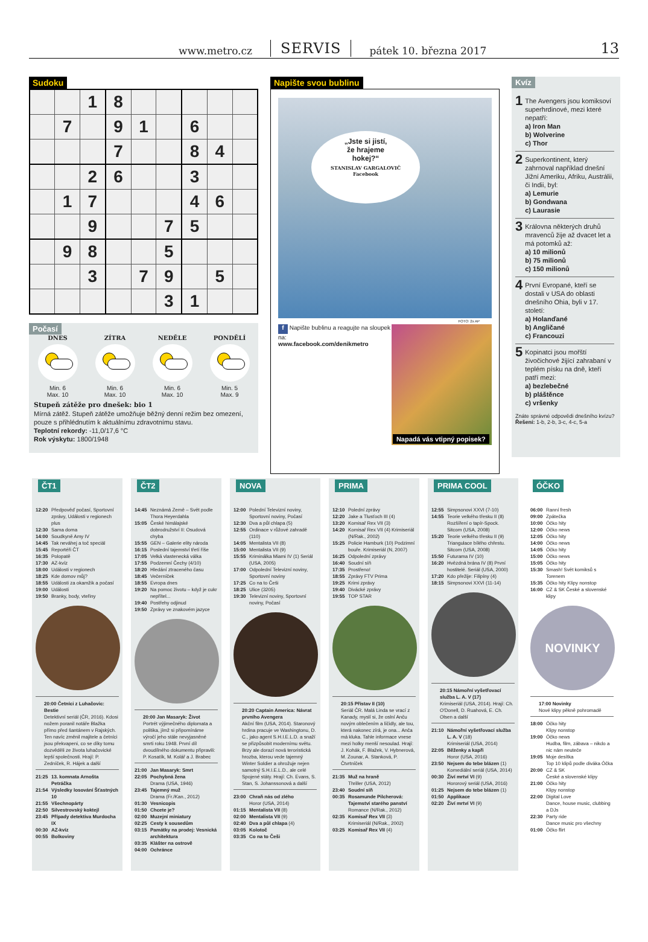www.metro.cz SERVIS pátek 10. března 2017 13
Sudoku
| | | 1 | 8 | | | | | |
| | 7 | | 9 | 1 | | 6 | | |
| | | | 7 | | | 8 | 4 | |
| | | 2 | 6 | | | 3 | | |
| | 1 | 7 | | | | 4 | 6 | |
| | | 9 | | | 7 | 5 | | |
| | 9 | 8 | | | 5 | | | |
| | | 3 | | 7 | 9 | | 5 | |
| | | | | | 3 | 1 | | |
Počasí
DNES
Min. 6
Max. 10
ZÍTRA
Min. 6
Max. 10
NEDĚLE
Min. 6
Max. 10
PONDĚLÍ
Min. 5
Max. 9
Stupeň zátěže pro dnešek: bio 1
Mírná zátěž. Stupeň zátěže umožňuje běžný denní režim bez omezení, pouze s přihlédnutím k aktuálnímu zdravotnímu stavu.
Teplotní rekordy: -11,0/17,6 °C
Rok výskytu: 1800/1948
Napište svou bublinu
„Jste si jistí,
že hrajeme
hokej?“STANISLAV GARGALOVIČ
Facebook
FOTO: 2x AP
f Napište bublinu a reagujte na sloupek na:
www.facebook.com/denikmetro
Napadá vás vtipný popisek?
Kvíz
1 The Avengers jsou komiksoví superhrdinové, mezi které nepatří:
a) Iron Man
b) Wolverine
c) Thor
2 Superkontinent, který zahrnoval například dnešní Jižní Ameriku, Afriku, Austrálii, či Indii, byl:
a) Lemurie
b) Gondwana
c) Laurasie
3 Královna některých druhů mravenců žije až dvacet let a má potomků až:
a) 10 milionů
b) 75 milionů
c) 150 milionů
4 První Evropané, kteří se dostali v USA do oblasti dnešního Ohia, byli v 17. století:
a) Holanďané
b) Angličané
c) Francouzi
5 Kopinatci jsou mořští živočichové žijící zahrabaní v teplém písku na dně, kteří patří mezi:
a) bezlebečné
b) pláštěnce
c) vršenky
Znáte správné odpovědi dnešního kvízu? Řešení: 1-b, 2-b, 3-c, 4-c, 5-a
ČT1
| 12:20 | Předpověď počasí, Sportovní zprávy, Události v regionech plus |
| 12:30 | Sama doma |
| 14:00 | Soudkyně Amy IV |
| 14:45 | Tak neváhej a toč speciál |
| 15:45 | Reportéři ČT |
| 16:35 | Polopatě |
| 17:30 | AZ-kvíz |
| 18:00 | Události v regionech |
| 18:25 | Kde domov můj? |
| 18:55 | Události za okamžik a počasí |
| 19:00 | Události |
| 19:50 | Branky, body, vteřiny |
20:00 Četníci z Luhačovic: Bestie
Detektivní seriál (ČR, 2016). Kdosi nožem poranil notáře Blažka přímo před šantánem v Rajských. Ten navíc změnil majitele a četníci jsou překvapeni, co se díky tomu dozvěděli ze života luhačovické lepší společnosti. Hrají: P. Zedníček, R. Hájek a další
| 21:25 | 13. komnata Arnošta Petráčka |
| 21:54 | Výsledky losování Šťastných 10 |
| 21:55 | Všechnopárty |
| 22:50 | Silvestrovský koktejl |
| 23:45 | Případy detektiva Murdocha IX |
| 00:30 | AZ-kvíz |
| 00:55 | Bolkoviny |
ČT2
| 14:45 | Neznámá Země – Svět podle Thora Heyerdahla |
| 15:05 | České himálajské dobrodružství II: Osudová chyba |
| 15:55 | GEN – Galerie elity národa |
| 16:15 | Poslední tajemství třetí říše |
| 17:05 | Velká vlastenecká válka |
| 17:55 | Podzemní Čechy (4/10) |
| 18:20 | Hledání ztraceného času |
| 18:45 | Večerníček |
| 18:55 | Evropa dnes |
| 19:20 | Na pomoc životu – když je cukr nepřítel... |
| 19:40 | Postřehy odjinud |
| 19:50 | Zprávy ve znakovém jazyce |
20:00 Jan Masaryk: Život
Portrét výjimečného diplomata a politika, jímž si připomínáme výročí jeho stále nevyjasněné smrti roku 1948. První díl dvoudílného dokumentu připravili: P. Kosatík, M. Kolář a J. Brabec
| 21:00 | Jan Masaryk: Smrt |
| 22:05 | Pochybná žena Drama (USA, 1946) |
| 23:45 | Tajemný muž Drama (Fr./Kan., 2012) |
| 01:30 | Vesnicopis |
| 01:50 | Chcete je? |
| 02:00 | Muzejní miniatury |
| 02:25 | Cesty k sousedům |
| 03:15 | Památky na prodej: Vesnická architektura |
| 03:35 | Klášter na ostrově |
| 04:00 | Ochránce |
NOVA
| 12:00 | Polední Televizní noviny, Sportovní noviny, Počasí |
| 12:30 | Dva a půl chlapa (5) |
| 12:55 | Ordinace v růžové zahradě (110) |
| 14:05 | Mentalista VII (8) |
| 15:00 | Mentalista VII (9) |
| 15:55 | Kriminálka Miami IV (1) Seriál (USA, 2005) |
| 17:00 | Odpolední Televizní noviny, Sportovní noviny |
| 17:25 | Co na to Češi |
| 18:25 | Ulice (3205) |
| 19:30 | Televizní noviny, Sportovní noviny, Počasí |
20:20 Captain America: Návrat prvního Avengera
Akční film (USA, 2014). Staronový hrdina pracuje ve Washingtonu, D. C., jako agent S.H.I.E.L.D. a snaží se přizpůsobit modernímu světu. Brzy ale dorazí nová teroristická hrozba, kterou vede tajemný Winter Soldier a ohrožuje nejen samotný S.H.I.E.L.D., ale celé Spojené státy. Hrají: Ch. Evans, S. Stan, S. Johanssonová a další
| 23:00 | Chraň nás od zlého Horor (USA, 2014) |
| 01:15 | Mentalista VII (8) |
| 02:00 | Mentalista VII (9) |
| 02:40 | Dva a půl chlapa (4) |
| 03:05 | Kolotoč |
| 03:35 | Co na to Češi |
PRIMA
| 12:10 | Polední zprávy |
| 12:20 | Jake a Tlusťoch III (4) |
| 13:20 | Komisař Rex VII (3) |
| 14:20 | Komisař Rex VII (4) Krimiseriál (N/Rak., 2002) |
| 15:25 | Policie Hamburk (10) Podzimní bouře. Krimiseriál (N, 2007) |
| 16:25 | Odpolední zprávy |
| 16:40 | Soudní síň |
| 17:35 | Prostřeno! |
| 18:55 | Zprávy FTV Prima |
| 19:25 | Krimi zprávy |
| 19:40 | Divácké zprávy |
| 19:55 | TOP STAR |
20:15 Přístav II (10)
Seriál ČR. Malá Linda se vrací z Kanady, myslí si, že oslní Anču novým oblečením a líčidly, ale tou, která nakonec zírá, je ona... Anča má kluka. Tahle informace vnese mezi holky menší nesoulad. Hrají: J. Kohák, F. Blažek, V. Hybnerová, M. Zounar, A. Stanková, P. Čtvrtníček
| 21:35 | Muž na hraně Thriller (USA, 2012) |
| 23:40 | Soudní síň |
| 00:35 | Rosamunde Pilcherová: Tajemství starého panství Romance (N/Rak., 2012) |
| 02:35 | Komisař Rex VII (3) Krimiseriál (N/Rak., 2002) |
| 03:25 | Komisař Rex VII (4) |
PRIMA COOL
| 12:55 | Simpsonovi XXVI (7-10) |
| 14:55 | Teorie velkého třesku II (8) Rozšíření o tapír-Spock. Sitcom (USA, 2008) |
| 15:20 | Teorie velkého třesku II (9) Triangulace bílého chřestu. Sitcom (USA, 2008) |
| 15:50 | Futurama IV (10) |
| 16:20 | Hvězdná brána IV (8) První hostitelé. Seriál (USA, 2000) |
| 17:20 | Kdo přežije: Filipíny (4) |
| 18:15 | Simpsonovi XXVI (11-14) |
20:15 Námořní vyšetřovací služba L. A. V (17)
Krimiseriál (USA, 2014). Hrají: Ch. O'Donell, D. Ruahová, E. Ch. Olsen a další
| 21:10 | Námořní vyšetřovací služba L. A. V (18) Krimiseriál (USA, 2014) |
| 22:05 | Běženky a kapři Horor (USA, 2016) |
| 23:50 | Nejsem do tebe blázen (1) Komediální seriál (USA, 2014) |
| 00:30 | Živí mrtví VI (9) Hororový seriál (USA, 2016) |
| 01:25 | Nejsem do tebe blázen (1) |
| 01:50 | Applikace |
| 02:20 | Živí mrtví VI (9) |
ÓČKO
| 06:00 | Ranní fresh |
| 09:00 | Zpátečka |
| 10:00 | Óčko hity |
| 12:00 | Óčko news |
| 12:05 | Óčko hity |
| 14:00 | Óčko news |
| 14:05 | Óčko hity |
| 15:00 | Óčko news |
| 15:05 | Óčko hity |
| 15:30 | Smash! Svět komiksů s Torenem |
| 15:35 | Óčko hity Klipy nonstop |
| 16:00 | CZ & SK České a slovenské klipy |
NOVINKY
17:00 Novinky
Nové klipy pěkně pohromadě
| 18:00 | Óčko hity Klipy nonstop |
| 19:00 | Óčko news Hudba, film, zábava – nikdo a nic nám neuteče |
| 19:05 | Moje desítka Top 10 klipů podle diváka Óčka |
| 20:00 | CZ & SK České a slovenské klipy |
| 21:00 | Óčko hity Klipy nonstop |
| 22:00 | Digital Love Dance, house music, clubbing a DJs |
| 22:30 | Party ride Dance music pro všechny |
| 01:00 | Óčko flirt |